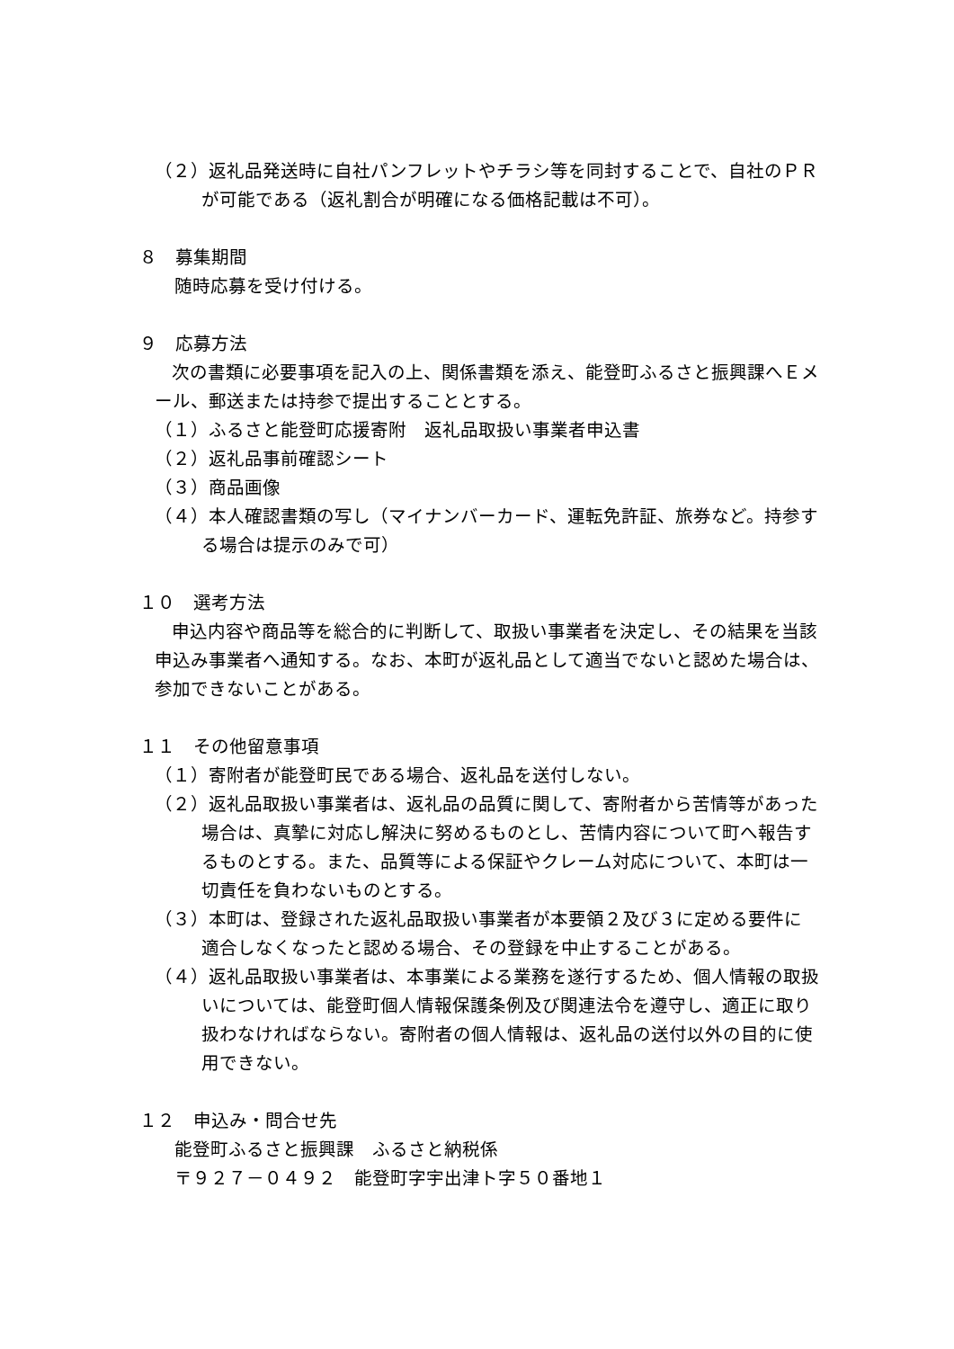（２）返礼品発送時に自社パンフレットやチラシ等を同封することで、自社のＰＲが可能である（返礼割合が明確になる価格記載は不可）。
８　募集期間
随時応募を受け付ける。
９　応募方法
次の書類に必要事項を記入の上、関係書類を添え、能登町ふるさと振興課へＥメール、郵送または持参で提出することとする。
（１）ふるさと能登町応援寄附　返礼品取扱い事業者申込書
（２）返礼品事前確認シート
（３）商品画像
（４）本人確認書類の写し（マイナンバーカード、運転免許証、旅券など。持参する場合は提示のみで可）
１０　選考方法
申込内容や商品等を総合的に判断して、取扱い事業者を決定し、その結果を当該申込み事業者へ通知する。なお、本町が返礼品として適当でないと認めた場合は、参加できないことがある。
１１　その他留意事項
（１）寄附者が能登町民である場合、返礼品を送付しない。
（２）返礼品取扱い事業者は、返礼品の品質に関して、寄附者から苦情等があった場合は、真摯に対応し解決に努めるものとし、苦情内容について町へ報告するものとする。また、品質等による保証やクレーム対応について、本町は一切責任を負わないものとする。
（３）本町は、登録された返礼品取扱い事業者が本要領２及び３に定める要件に適合しなくなったと認める場合、その登録を中止することがある。
（４）返礼品取扱い事業者は、本事業による業務を遂行するため、個人情報の取扱いについては、能登町個人情報保護条例及び関連法令を遵守し、適正に取り扱わなければならない。寄附者の個人情報は、返礼品の送付以外の目的に使用できない。
１２　申込み・問合せ先
能登町ふるさと振興課　ふるさと納税係
〒９２７－０４９２　能登町字宇出津ト字５０番地１